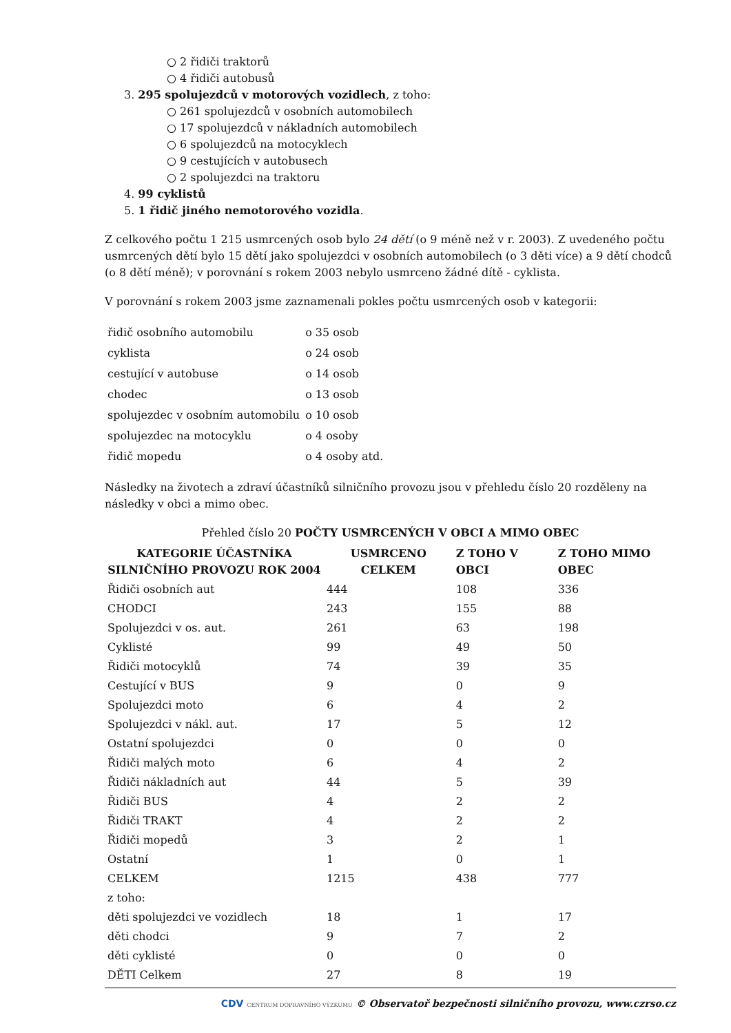○ 2 řidiči traktorů
○ 4 řidiči autobusů
3. 295 spolujezdců v motorových vozidlech, z toho:
○ 261 spolujezdců v osobních automobilech
○ 17 spolujezdců v nákladních automobilech
○ 6 spolujezdců na motocyklech
○ 9 cestujících v autobusech
○ 2 spolujezdci na traktoru
4. 99 cyklistů
5. 1 řidič jiného nemotorového vozidla.
Z celkového počtu 1 215 usmrcených osob bylo 24 dětí (o 9 méně než v r. 2003). Z uvedeného počtu usmrcených dětí bylo 15 dětí jako spolujezdci v osobních automobilech (o 3 děti více) a 9 dětí chodců (o 8 dětí méně); v porovnání s rokem 2003 nebylo usmrceno žádné dítě - cyklista.
V porovnání s rokem 2003 jsme zaznamenali pokles počtu usmrcených osob v kategorii:
| řidič osobního automobilu | o 35 osob |
| cyklista | o 24 osob |
| cestující v autobuse | o 14 osob |
| chodec | o 13 osob |
| spolujezdec v osobním automobilu | o 10 osob |
| spolujezdec na motocyklu | o 4 osoby |
| řidič mopedu | o 4 osoby atd. |
Následky na životech a zdraví účastníků silničního provozu jsou v přehledu číslo 20 rozděleny na následky v obci a mimo obec.
Přehled číslo 20 POČTY USMRCENÝCH V OBCI A MIMO OBEC
| KATEGORIE ÚČASTNÍKA SILNIČNÍHO PROVOZU ROK 2004 | USMRCENO CELKEM | Z TOHO V OBCI | Z TOHO MIMO OBEC |
| --- | --- | --- | --- |
| Řidiči osobních aut | 444 | 108 | 336 |
| CHODCI | 243 | 155 | 88 |
| Spolujezdci v os. aut. | 261 | 63 | 198 |
| Cyklisté | 99 | 49 | 50 |
| Řidiči motocyklů | 74 | 39 | 35 |
| Cestující v BUS | 9 | 0 | 9 |
| Spolujezdci moto | 6 | 4 | 2 |
| Spolujezdci v nákl. aut. | 17 | 5 | 12 |
| Ostatní spolujezdci | 0 | 0 | 0 |
| Řidiči malých moto | 6 | 4 | 2 |
| Řidiči nákladních aut | 44 | 5 | 39 |
| Řidiči BUS | 4 | 2 | 2 |
| Řidiči TRAKT | 4 | 2 | 2 |
| Řidiči mopedů | 3 | 2 | 1 |
| Ostatní | 1 | 0 | 1 |
| CELKEM | 1215 | 438 | 777 |
| z toho: | | | |
| děti spolujezdci ve vozidlech | 18 | 1 | 17 |
| děti chodci | 9 | 7 | 2 |
| děti cyklisté | 0 | 0 | 0 |
| DĚTI Celkem | 27 | 8 | 19 |
CDV CENTRUM DOPRAVNÍHO VÝZKUMU © Observatoř bezpečnosti silničního provozu, www.czrso.cz